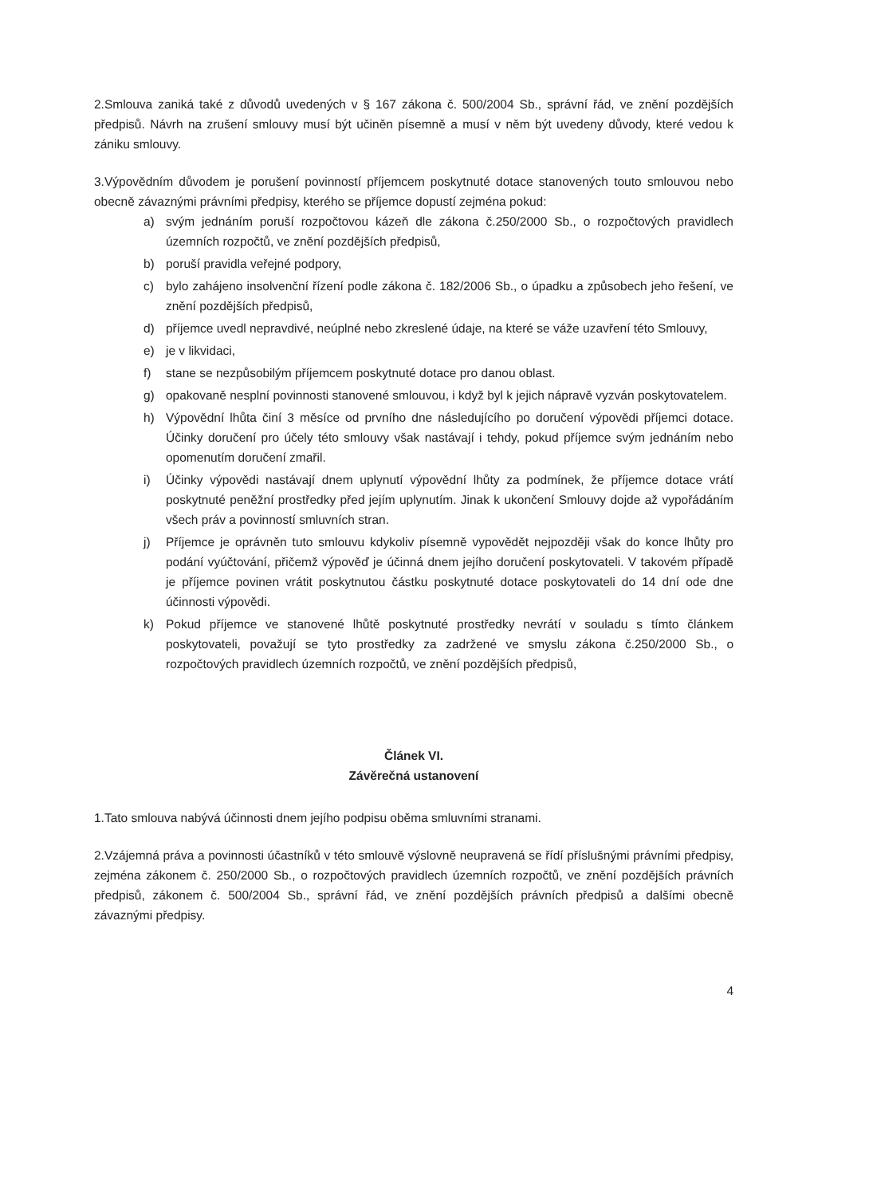2.Smlouva zaniká také z důvodů uvedených v § 167 zákona č. 500/2004 Sb., správní řád, ve znění pozdějších předpisů. Návrh na zrušení smlouvy musí být učiněn písemně a musí v něm být uvedeny důvody, které vedou k zániku smlouvy.
3.Výpovědním důvodem je porušení povinností příjemcem poskytnuté dotace stanovených touto smlouvou nebo obecně závaznými právními předpisy, kterého se příjemce dopustí zejména pokud:
a) svým jednáním poruší rozpočtovou kázeň dle zákona č.250/2000 Sb., o rozpočtových pravidlech územních rozpočtů, ve znění pozdějších předpisů,
b) poruší pravidla veřejné podpory,
c) bylo zahájeno insolvenční řízení podle zákona č. 182/2006 Sb., o úpadku a způsobech jeho řešení, ve znění pozdějších předpisů,
d) příjemce uvedl nepravdivé, neúplné nebo zkreslené údaje, na které se váže uzavření této Smlouvy,
e) je v likvidaci,
f) stane se nezpůsobilým příjemcem poskytnuté dotace pro danou oblast.
g) opakovaně nesplní povinnosti stanovené smlouvou, i když byl k jejich nápravě vyzván poskytovatelem.
h) Výpovědní lhůta činí 3 měsíce od prvního dne následujícího po doručení výpovědi příjemci dotace. Účinky doručení pro účely této smlouvy však nastávají i tehdy, pokud příjemce svým jednáním nebo opomenutím doručení zmařil.
i) Účinky výpovědi nastávají dnem uplynutí výpovědní lhůty za podmínek, že příjemce dotace vrátí poskytnuté peněžní prostředky před jejím uplynutím. Jinak k ukončení Smlouvy dojde až vypořádáním všech práv a povinností smluvních stran.
j) Příjemce je oprávněn tuto smlouvu kdykoliv písemně vypovědět nejpozději však do konce lhůty pro podání vyúčtování, přičemž výpověď je účinná dnem jejího doručení poskytovateli. V takovém případě je příjemce povinen vrátit poskytnutou částku poskytnuté dotace poskytovateli do 14 dní ode dne účinnosti výpovědi.
k) Pokud příjemce ve stanovené lhůtě poskytnuté prostředky nevrátí v souladu s tímto článkem poskytovateli, považují se tyto prostředky za zadržené ve smyslu zákona č.250/2000 Sb., o rozpočtových pravidlech územních rozpočtů, ve znění pozdějších předpisů,
Článek VI.
Závěrečná ustanovení
1.Tato smlouva nabývá účinnosti dnem jejího podpisu oběma smluvními stranami.
2.Vzájemná práva a povinnosti účastníků v této smlouvě výslovně neupravená se řídí příslušnými právními předpisy, zejména zákonem č. 250/2000 Sb., o rozpočtových pravidlech územních rozpočtů, ve znění pozdějších právních předpisů, zákonem č. 500/2004 Sb., správní řád, ve znění pozdějších právních předpisů a dalšími obecně závaznými předpisy.
4